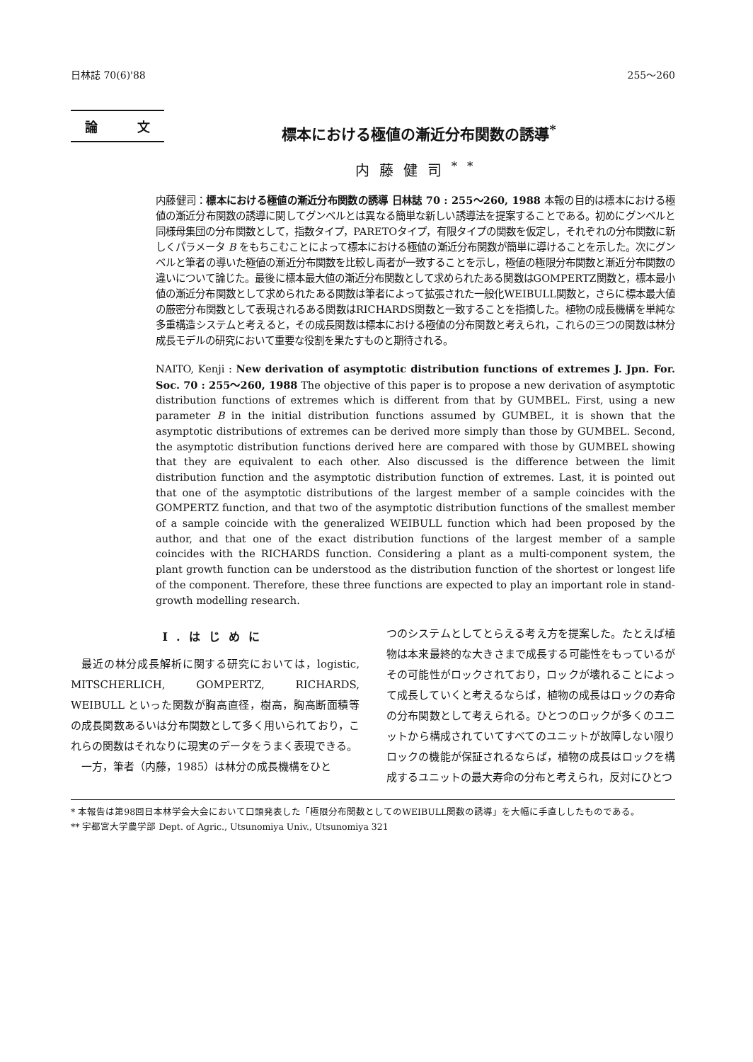日林誌 70(6)'88 255〜260
論 文
標本における極値の漸近分布関数の誘導<sup>*</sup>
内藤健司<sup>**</sup>
内藤健司：標本における極値の漸近分布関数の誘導 日林誌 70 : 255〜260, 1988 本報の目的は標本における極値の漸近分布関数の誘導に関してグンベルとは異なる簡単な新しい誘導法を提案することである。初めにグンベルと同様母集団の分布関数として，指数タイプ，PARETOタイプ，有限タイプの関数を仮定し，それぞれの分布関数に新しくパラメータ B をもちこむことによって標本における極値の漸近分布関数が簡単に導けることを示した。次にグンベルと筆者の導いた極値の漸近分布関数を比較し両者が一致することを示し，極値の極限分布関数と漸近分布関数の違いについて論じた。最後に標本最大値の漸近分布関数として求められたある関数はGOMPERTZ関数と，標本最小値の漸近分布関数として求められたある関数は筆者によって拡張された一般化WEIBULL関数と，さらに標本最大値の厳密分布関数として表現されるある関数はRICHARDS関数と一致することを指摘した。植物の成長機構を単純な多重構造システムと考えると，その成長関数は標本における極値の分布関数と考えられ，これらの三つの関数は林分成長モデルの研究において重要な役割を果たすものと期待される。
NAITO, Kenji : New derivation of asymptotic distribution functions of extremes J. Jpn. For. Soc. 70 : 255〜260, 1988 The objective of this paper is to propose a new derivation of asymptotic distribution functions of extremes which is different from that by GUMBEL. First, using a new parameter B in the initial distribution functions assumed by GUMBEL, it is shown that the asymptotic distributions of extremes can be derived more simply than those by GUMBEL. Second, the asymptotic distribution functions derived here are compared with those by GUMBEL showing that they are equivalent to each other. Also discussed is the difference between the limit distribution function and the asymptotic distribution function of extremes. Last, it is pointed out that one of the asymptotic distributions of the largest member of a sample coincides with the GOMPERTZ function, and that two of the asymptotic distribution functions of the smallest member of a sample coincide with the generalized WEIBULL function which had been proposed by the author, and that one of the exact distribution functions of the largest member of a sample coincides with the RICHARDS function. Considering a plant as a multi-component system, the plant growth function can be understood as the distribution function of the shortest or longest life of the component. Therefore, these three functions are expected to play an important role in stand-growth modelling research.
I.はじめに
最近の林分成長解析に関する研究においては，logistic, MITSCHERLICH, GOMPERTZ, RICHARDS, WEIBULL といった関数が胸高直径，樹高，胸高断面積等の成長関数あるいは分布関数として多く用いられており，これらの関数はそれなりに現実のデータをうまく表現できる。
一方，筆者（内藤，1985）は林分の成長機構をひと
つのシステムとしてとらえる考え方を提案した。たとえば植物は本来最終的な大きさまで成長する可能性をもっているがその可能性がロックされており，ロックが壊れることによって成長していくと考えるならば，植物の成長はロックの寿命の分布関数として考えられる。ひとつのロックが多くのユニットから構成されていてすべてのユニットが故障しない限りロックの機能が保証されるならば，植物の成長はロックを構成するユニットの最大寿命の分布と考えられ，反対にひとつ
* 本報告は第98回日本林学会大会において口頭発表した「極限分布関数としてのWEIBULL関数の誘導」を大幅に手直ししたものである。
** 宇都宮大学農学部 Dept. of Agric., Utsunomiya Univ., Utsunomiya 321